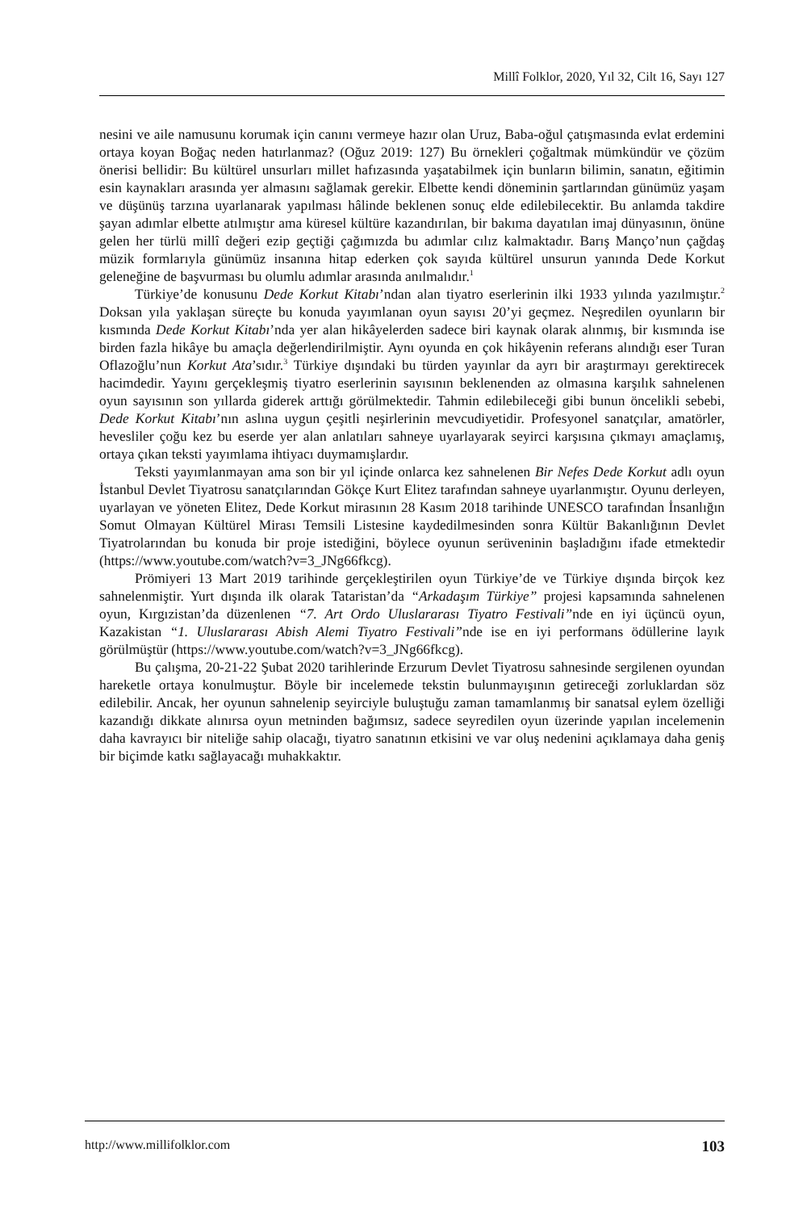Millî Folklor, 2020, Yıl 32, Cilt 16, Sayı 127
nesini ve aile namusunu korumak için canını vermeye hazır olan Uruz, Baba-oğul çatışmasında evlat erdemini ortaya koyan Boğaç neden hatırlanmaz? (Oğuz 2019: 127) Bu örnekleri çoğaltmak mümkündür ve çözüm önerisi bellidir: Bu kültürel unsurları millet hafızasında yaşatabilmek için bunların bilimin, sanatın, eğitimin esin kaynakları arasında yer almasını sağlamak gerekir. Elbette kendi döneminin şartlarından günümüz yaşam ve düşünüş tarzına uyarlanarak yapılması hâlinde beklenen sonuç elde edilebilecektir. Bu anlamda takdire şayan adımlar elbette atılmıştır ama küresel kültüre kazandırılan, bir bakıma dayatılan imaj dünyasının, önüne gelen her türlü millî değeri ezip geçtiği çağımızda bu adımlar cılız kalmaktadır. Barış Manço’nun çağdaş müzik formlarıyla günümüz insanına hitap ederken çok sayıda kültürel unsurun yanında Dede Korkut geleneğine de başvurması bu olumlu adımlar arasında anılmalıdır.<sup>1</sup>
Türkiye’de konusunu Dede Korkut Kitabı’ndan alan tiyatro eserlerinin ilki 1933 yılında yazılmıştır.<sup>2</sup> Doksan yıla yaklaşan süreçte bu konuda yayımlanan oyun sayısı 20’yi geçmez. Neşredilen oyunların bir kısmında Dede Korkut Kitabı’nda yer alan hikâyelerden sadece biri kaynak olarak alınmış, bir kısmında ise birden fazla hikâye bu amaçla değerlendirilmiştir. Aynı oyunda en çok hikâyenin referans alındığı eser Turan Oflazoğlu’nun Korkut Ata’sıdır.<sup>3</sup> Türkiye dışındaki bu türden yayınlar da ayrı bir araştırmayı gerektirecek hacimdedir. Yayını gerçekleşmiş tiyatro eserlerinin sayısının beklenenden az olmasına karşılık sahnelenen oyun sayısının son yıllarda giderek arttığı görülmektedir. Tahmin edilebileceği gibi bunun öncelikli sebebi, Dede Korkut Kitabı’nın aslına uygun çeşitli neşirlerinin mevcudiyetidir. Profesyonel sanatçılar, amatörler, hevesliler çoğu kez bu eserde yer alan anlatıları sahneye uyarlayarak seyirci karşısına çıkmayı amaçlamış, ortaya çıkan teksti yayımlama ihtiyacı duymamışlardır.
Teksti yayımlanmayan ama son bir yıl içinde onlarca kez sahnelenen Bir Nefes Dede Korkut adlı oyun İstanbul Devlet Tiyatrosu sanatçılarından Gökçe Kurt Elitez tarafından sahneye uyarlanmıştır. Oyunu derleyen, uyarlayan ve yöneten Elitez, Dede Korkut mirasının 28 Kasım 2018 tarihinde UNESCO tarafından İnsanlığın Somut Olmayan Kültürel Mirası Temsili Listesine kaydedilmesinden sonra Kültür Bakanlığının Devlet Tiyatrolarından bu konuda bir proje istediğini, böylece oyunun serüveninin başladığını ifade etmektedir (https://www.youtube.com/watch?v=3_JNg66fkcg).
Prömiyeri 13 Mart 2019 tarihinde gerçekleştirilen oyun Türkiye’de ve Türkiye dışında birçok kez sahnelenmiştir. Yurt dışında ilk olarak Tataristan’da “Arkadaşım Türkiye” projesi kapsamında sahnelenen oyun, Kırgızistan’da düzenlenen “7. Art Ordo Uluslararası Tiyatro Festivali”nde en iyi üçüncü oyun, Kazakistan “1. Uluslararası Abish Alemi Tiyatro Festivali”nde ise en iyi performans ödüllerine layık görülmüştür (https://www.youtube.com/watch?v=3_JNg66fkcg).
Bu çalışma, 20-21-22 Şubat 2020 tarihlerinde Erzurum Devlet Tiyatrosu sahnesinde sergilenen oyundan hareketle ortaya konulmuştur. Böyle bir incelemede tekstin bulunmayışının getireceği zorluklardan söz edilebilir. Ancak, her oyunun sahnelenip seyirciyle buluştuğu zaman tamamlanmış bir sanatsal eylem özelliği kazandığı dikkate alınırsa oyun metninden bağımsız, sadece seyredilen oyun üzerinde yapılan incelemenin daha kavrayıcı bir niteliğe sahip olacağı, tiyatro sanatının etkisini ve var oluş nedenini açıklamaya daha geniş bir biçimde katkı sağlayacağı muhakkaktır.
http://www.millifolklor.com 103